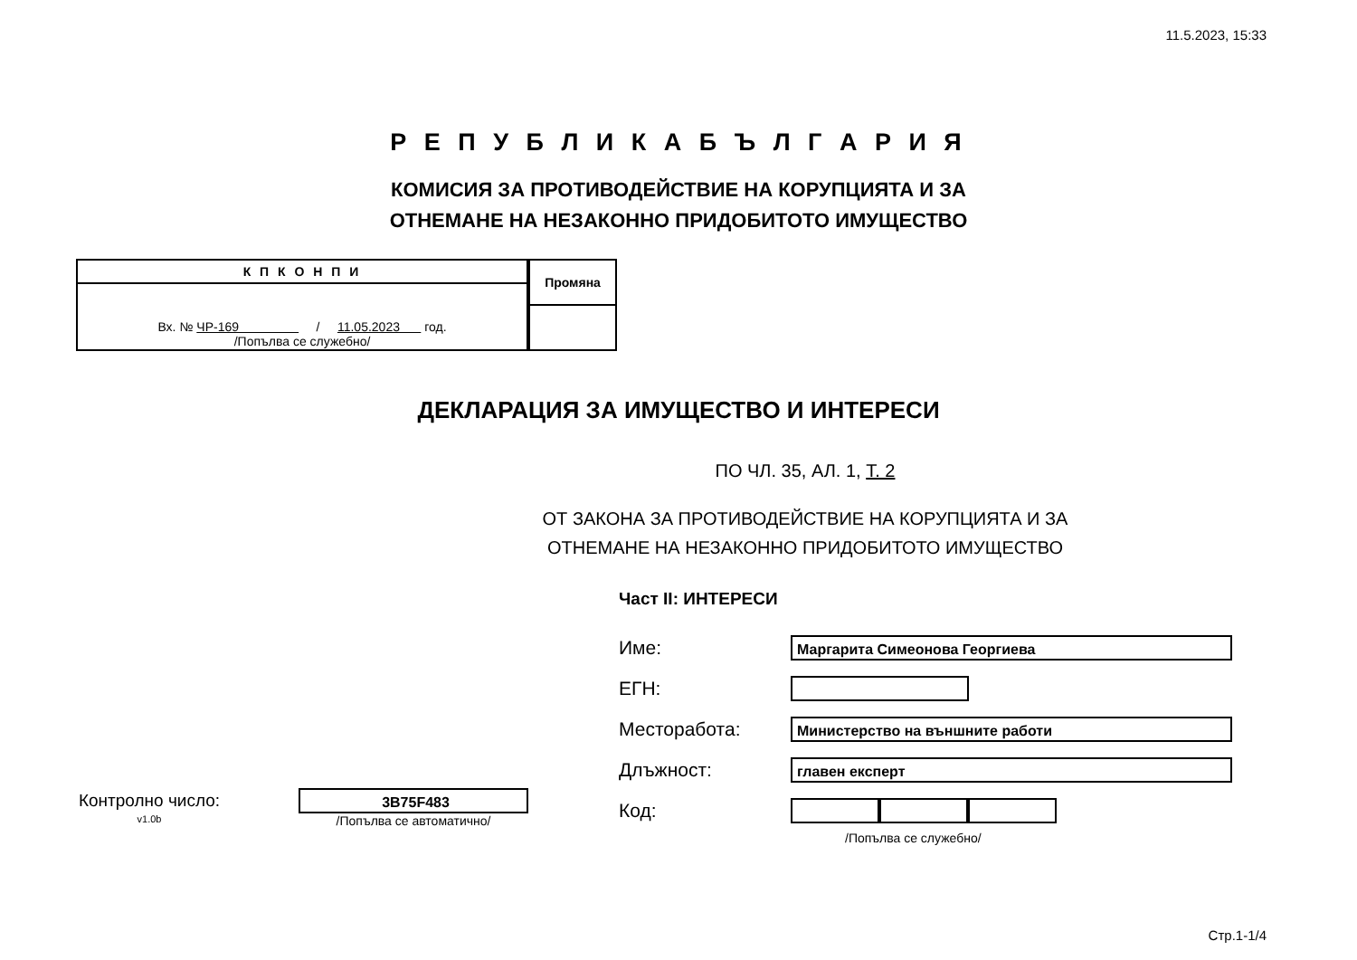11.5.2023, 15:33
Р Е П У Б Л И К А Б Ъ Л Г А Р И Я
КОМИСИЯ ЗА ПРОТИВОДЕЙСТВИЕ НА КОРУПЦИЯТА И ЗА
ОТНЕМАНЕ НА НЕЗАКОННО ПРИДОБИТОТО ИМУЩЕСТВО
| К П К О Н П И |
| Вх. № ЧР-169 / 11.05.2023 год. /Попълва се служебно/ |
| Промяна |
ДЕКЛАРАЦИЯ ЗА ИМУЩЕСТВО И ИНТЕРЕСИ
ПО ЧЛ. 35, АЛ. 1, Т. 2
ОТ ЗАКОНА ЗА ПРОТИВОДЕЙСТВИЕ НА КОРУПЦИЯТА И ЗА
ОТНЕМАНЕ НА НЕЗАКОННО ПРИДОБИТОТО ИМУЩЕСТВО
Част II: ИНТЕРЕСИ
Контролно число:
3B75F483
v1.0b /Попълва се автоматично/
Име:
Маргарита Симеонова Георгиева
ЕГН:
Месторабота:
Министерство на външните работи
Длъжност:
главен експерт
Код:
/Попълва се служебно/
Стр.1-1/4